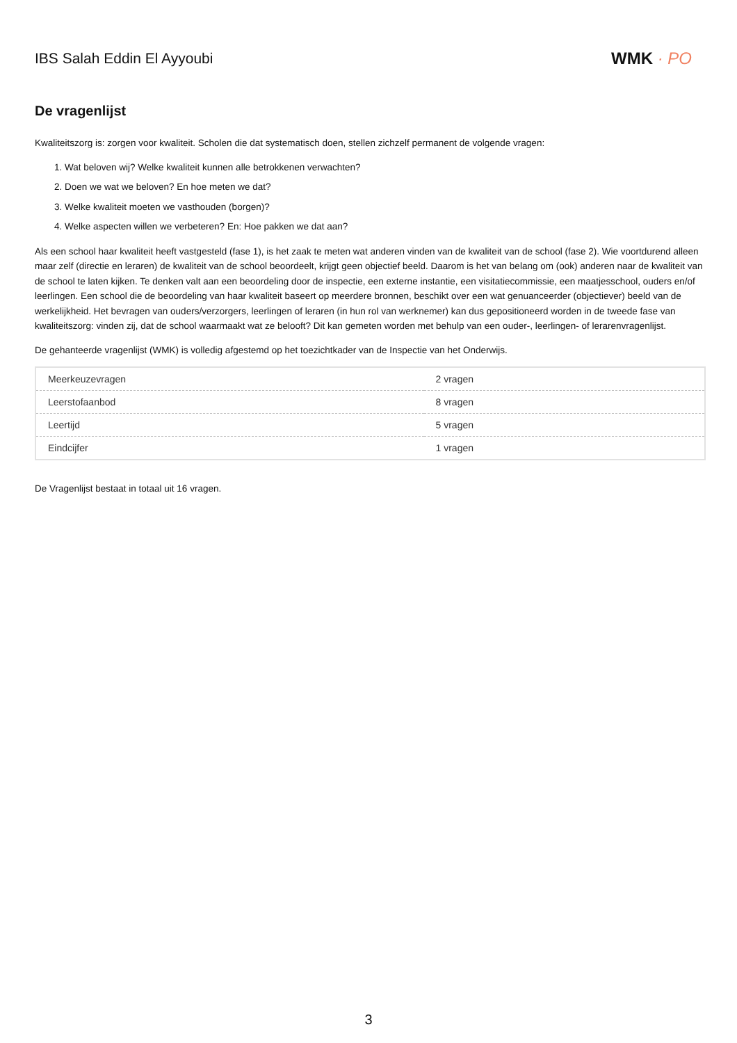IBS Salah Eddin El Ayyoubi WMK · PO
De vragenlijst
Kwaliteitszorg is: zorgen voor kwaliteit. Scholen die dat systematisch doen, stellen zichzelf permanent de volgende vragen:
1. Wat beloven wij? Welke kwaliteit kunnen alle betrokkenen verwachten?
2. Doen we wat we beloven? En hoe meten we dat?
3. Welke kwaliteit moeten we vasthouden (borgen)?
4. Welke aspecten willen we verbeteren? En: Hoe pakken we dat aan?
Als een school haar kwaliteit heeft vastgesteld (fase 1), is het zaak te meten wat anderen vinden van de kwaliteit van de school (fase 2). Wie voortdurend alleen maar zelf (directie en leraren) de kwaliteit van de school beoordeelt, krijgt geen objectief beeld. Daarom is het van belang om (ook) anderen naar de kwaliteit van de school te laten kijken. Te denken valt aan een beoordeling door de inspectie, een externe instantie, een visitatiecommissie, een maatjesschool, ouders en/of leerlingen. Een school die de beoordeling van haar kwaliteit baseert op meerdere bronnen, beschikt over een wat genuanceerder (objectiever) beeld van de werkelijkheid. Het bevragen van ouders/verzorgers, leerlingen of leraren (in hun rol van werknemer) kan dus gepositioneerd worden in de tweede fase van kwaliteitszorg: vinden zij, dat de school waarmaakt wat ze belooft? Dit kan gemeten worden met behulp van een ouder-, leerlingen- of lerarenvragenlijst.
De gehanteerde vragenlijst (WMK) is volledig afgestemd op het toezichtkader van de Inspectie van het Onderwijs.
| Meerkeuzevragen | 2 vragen |
| Leerstofaanbod | 8 vragen |
| Leertijd | 5 vragen |
| Eindcijfer | 1 vragen |
De Vragenlijst bestaat in totaal uit 16 vragen.
3